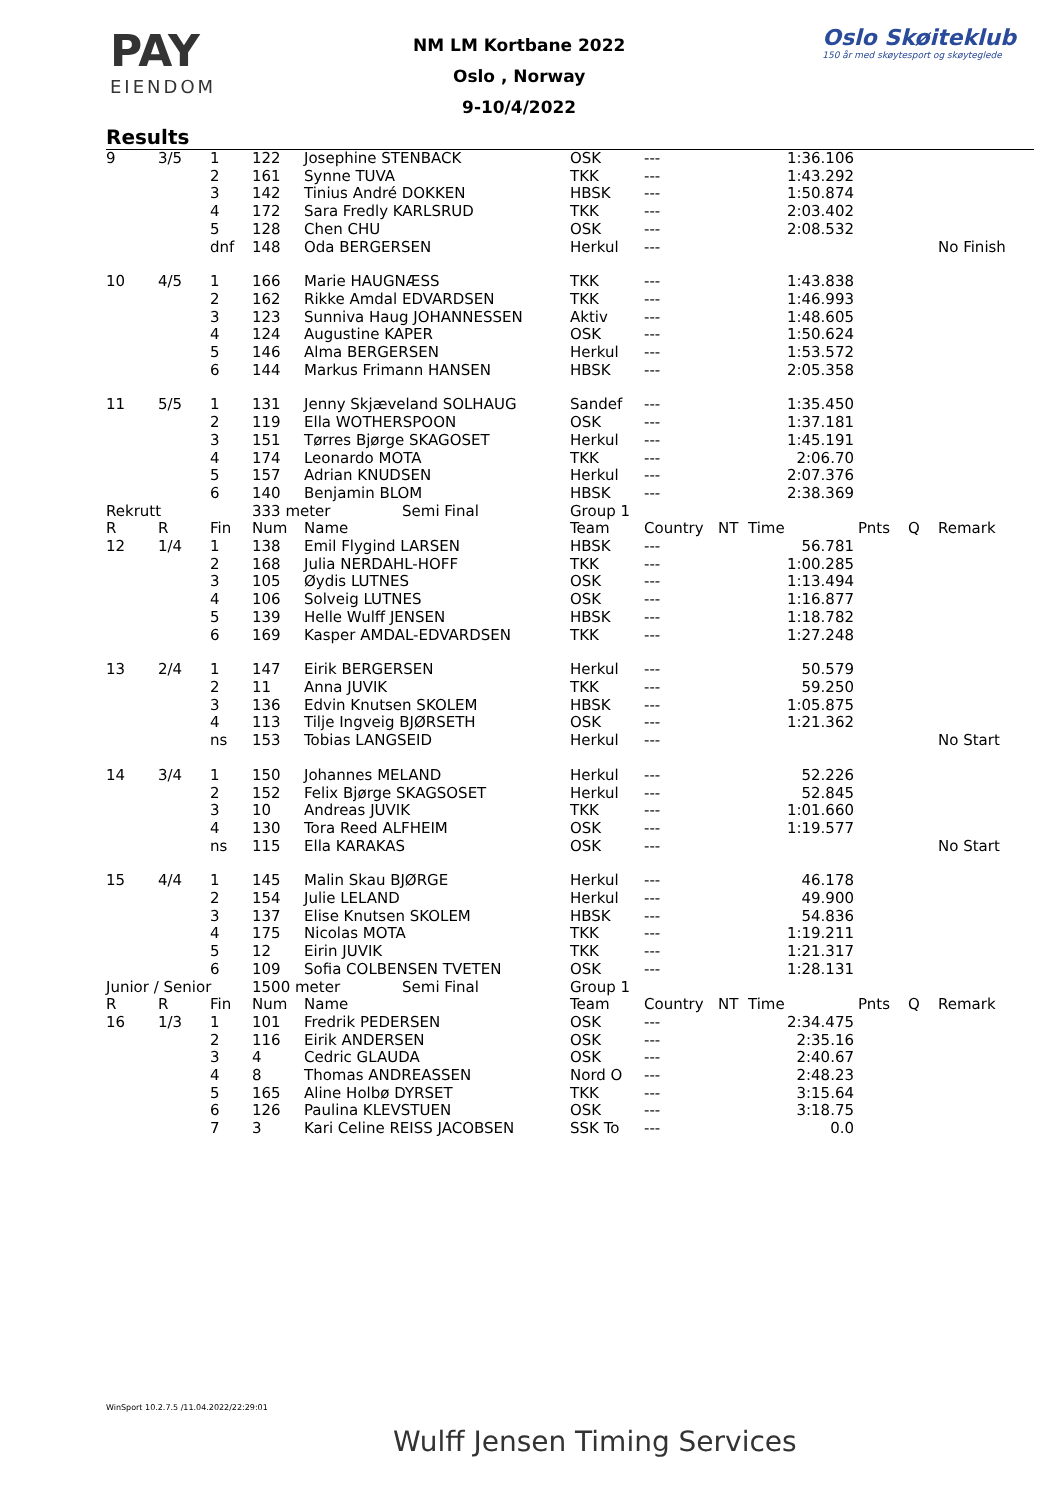PAY
EIENDOM
NM LM Kortbane 2022
Oslo , Norway
9-10/4/2022
Oslo Skøiteklub
150 år med skøytesport og skøyteglede
Results
| 9 | 3/5 | 1 | 122 | Josephine STENBACK | OSK | --- | | 1:36.106 | | | |
| | | 2 | 161 | Synne TUVA | TKK | --- | | 1:43.292 | | | |
| | | 3 | 142 | Tinius André DOKKEN | HBSK | --- | | 1:50.874 | | | |
| | | 4 | 172 | Sara Fredly KARLSRUD | TKK | --- | | 2:03.402 | | | |
| | | 5 | 128 | Chen CHU | OSK | --- | | 2:08.532 | | | |
| | | dnf | 148 | Oda BERGERSEN | Herkul | --- | | | | | No Finish |
| 10 | 4/5 | 1 | 166 | Marie HAUGNÆSS | TKK | --- | | 1:43.838 | | | |
| | | 2 | 162 | Rikke Amdal EDVARDSEN | TKK | --- | | 1:46.993 | | | |
| | | 3 | 123 | Sunniva Haug JOHANNESSEN | Aktiv | --- | | 1:48.605 | | | |
| | | 4 | 124 | Augustine KAPER | OSK | --- | | 1:50.624 | | | |
| | | 5 | 146 | Alma BERGERSEN | Herkul | --- | | 1:53.572 | | | |
| | | 6 | 144 | Markus Frimann HANSEN | HBSK | --- | | 2:05.358 | | | |
| 11 | 5/5 | 1 | 131 | Jenny Skjæveland SOLHAUG | Sandef | --- | | 1:35.450 | | | |
| | | 2 | 119 | Ella WOTHERSPOON | OSK | --- | | 1:37.181 | | | |
| | | 3 | 151 | Tørres Bjørge SKAGOSET | Herkul | --- | | 1:45.191 | | | |
| | | 4 | 174 | Leonardo MOTA | TKK | --- | | 2:06.70 | | | |
| | | 5 | 157 | Adrian KNUDSEN | Herkul | --- | | 2:07.376 | | | |
| | | 6 | 140 | Benjamin BLOM | HBSK | --- | | 2:38.369 | | | |
| Rekrutt | | | 333 meter Semi Final | | Group 1 | | | | | | |
| R | R | Fin | Num | Name | Team | Country | NT | Time | Pnts | Q | Remark |
| 12 | 1/4 | 1 | 138 | Emil Flygind LARSEN | HBSK | --- | | 56.781 | | | |
| | | 2 | 168 | Julia NERDAHL-HOFF | TKK | --- | | 1:00.285 | | | |
| | | 3 | 105 | Øydis LUTNES | OSK | --- | | 1:13.494 | | | |
| | | 4 | 106 | Solveig LUTNES | OSK | --- | | 1:16.877 | | | |
| | | 5 | 139 | Helle Wulff JENSEN | HBSK | --- | | 1:18.782 | | | |
| | | 6 | 169 | Kasper AMDAL-EDVARDSEN | TKK | --- | | 1:27.248 | | | |
| 13 | 2/4 | 1 | 147 | Eirik BERGERSEN | Herkul | --- | | 50.579 | | | |
| | | 2 | 11 | Anna JUVIK | TKK | --- | | 59.250 | | | |
| | | 3 | 136 | Edvin Knutsen SKOLEM | HBSK | --- | | 1:05.875 | | | |
| | | 4 | 113 | Tilje Ingveig BJØRSETH | OSK | --- | | 1:21.362 | | | |
| | | ns | 153 | Tobias LANGSEID | Herkul | --- | | | | | No Start |
| 14 | 3/4 | 1 | 150 | Johannes MELAND | Herkul | --- | | 52.226 | | | |
| | | 2 | 152 | Felix Bjørge SKAGSOSET | Herkul | --- | | 52.845 | | | |
| | | 3 | 10 | Andreas JUVIK | TKK | --- | | 1:01.660 | | | |
| | | 4 | 130 | Tora Reed ALFHEIM | OSK | --- | | 1:19.577 | | | |
| | | ns | 115 | Ella KARAKAS | OSK | --- | | | | | No Start |
| 15 | 4/4 | 1 | 145 | Malin Skau BJØRGE | Herkul | --- | | 46.178 | | | |
| | | 2 | 154 | Julie LELAND | Herkul | --- | | 49.900 | | | |
| | | 3 | 137 | Elise Knutsen SKOLEM | HBSK | --- | | 54.836 | | | |
| | | 4 | 175 | Nicolas MOTA | TKK | --- | | 1:19.211 | | | |
| | | 5 | 12 | Eirin JUVIK | TKK | --- | | 1:21.317 | | | |
| | | 6 | 109 | Sofia COLBENSEN TVETEN | OSK | --- | | 1:28.131 | | | |
| Junior / Senior | | | 1500 meter Semi Final | | Group 1 | | | | | | |
| R | R | Fin | Num | Name | Team | Country | NT | Time | Pnts | Q | Remark |
| 16 | 1/3 | 1 | 101 | Fredrik PEDERSEN | OSK | --- | | 2:34.475 | | | |
| | | 2 | 116 | Eirik ANDERSEN | OSK | --- | | 2:35.16 | | | |
| | | 3 | 4 | Cedric GLAUDA | OSK | --- | | 2:40.67 | | | |
| | | 4 | 8 | Thomas ANDREASSEN | Nord O | --- | | 2:48.23 | | | |
| | | 5 | 165 | Aline Holbø DYRSET | TKK | --- | | 3:15.64 | | | |
| | | 6 | 126 | Paulina KLEVSTUEN | OSK | --- | | 3:18.75 | | | |
| | | 7 | 3 | Kari Celine REISS JACOBSEN | SSK To | --- | | 0.0 | | | |
WinSport 10.2.7.5 /11.04.2022/22:29:01
Wulff Jensen Timing Services